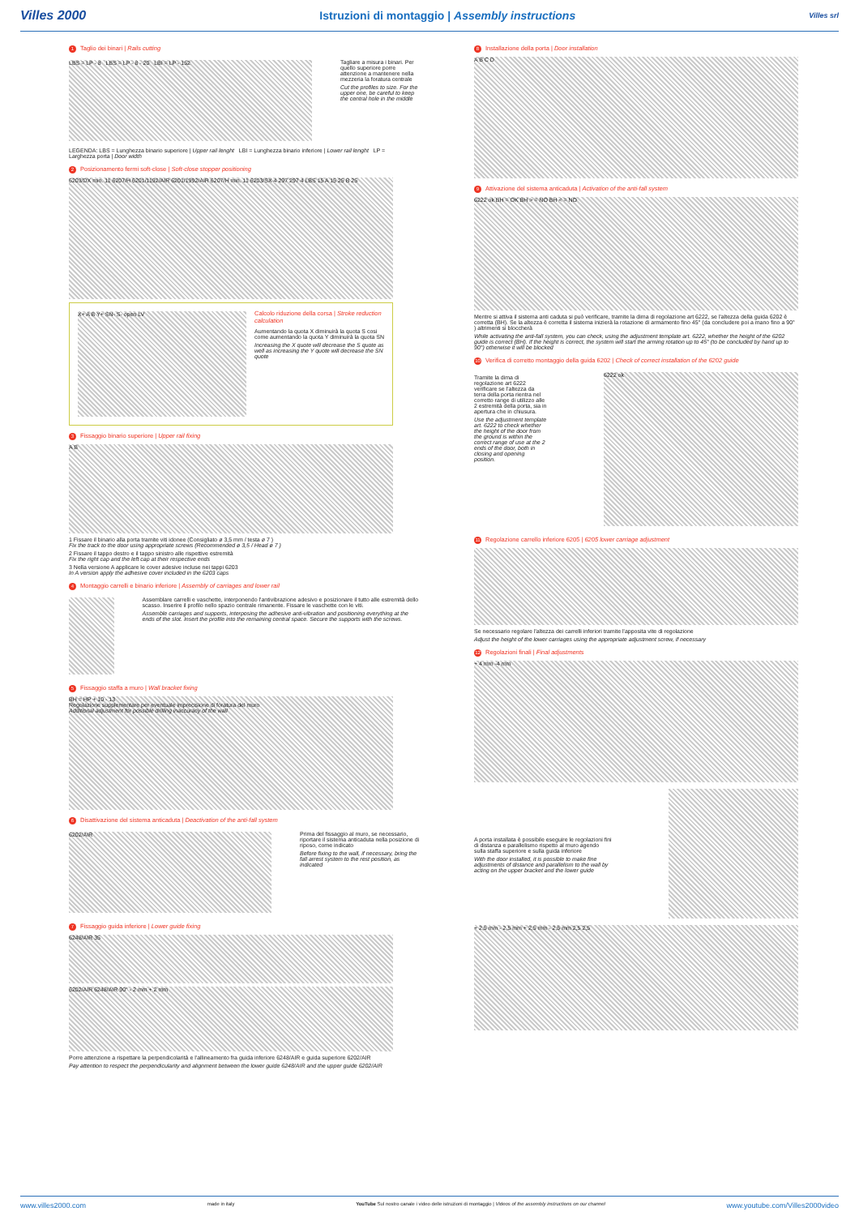Villes 2000 Istruzioni di montaggio | Assembly instructions Villes srl
1 Taglio dei binari | Rails cutting
LBS = LP - 8 LBS = LP - 8 - 20 LBI = LP - 152
Tagliare a misura i binari. Per quello superiore porre attenzione a mantenere nella mezzeria la foratura centrale
Cut the profiles to size. For the upper one, be careful to keep the central hole in the middle
LEGENDA: LBS = Lunghezza binario superiore | Upper rail lenght LBI = Lunghezza binario inferiore | Lower rail lenght LP = Larghezza porta | Door width
2 Posizionamento fermi soft-close | Soft-close stopper positioning
6203/DX min. 11 6207/H 6201/1192/AIR 6201/1992/AIR 6207/H min. 11 6203/SX 4 297 297 4 LBS 15 A 15 25 B 25
X+ A B Y+ SN- S- open LV Calcolo riduzione della corsa | Stroke reduction calculation
Aumentando la quota X diminuirà la quota S cosi come aumentando la quota Y diminuirà la quota SN
Increasing the X quote will decrease the S quote as well as increasing the Y quote will decrease the SN quote
3 Fissaggio binario superiore | Upper rail fixing
A B
1 Fissare il binario alla porta tramite viti idonee (Consigliato ø 3,5 mm / testa ø 7 )
Fix the track to the door using appropriate screws (Recommended ø 3,5 / Head ø 7 )
2 Fissare il tappo destro e il tappo sinistro alle rispettive estremità
Fix the right cap and the left cap at their respective ends
3 Nella versione A applicare le cover adesive incluse nei tappi 6203
In A version apply the adhesive cover included in the 6203 caps
4 Montaggio carrelli e binario inferiore | Assembly of carriages and lower rail
Assemblare carrelli e vaschette, interponendo l'antivibrazione adesivo e posizionare il tutto alle estremità dello scasso. Inserire il profilo nello spazio centrale rimanente. Fissare le vaschette con le viti.
Assemble carriages and supports, interposing the adhesive anti-vibration and positioning everything at the ends of the slot. Insert the profile into the remaining central space. Secure the supports with the screws.
5 Fissaggio staffa a muro | Wall bracket fixing
BH = HP + 10 - 13
Regolazione supplementare per eventuale imprecisione di foratura del muro
Additional adjustment for possible drilling inaccuracy of the wall
6 Disattivazione del sistema anticaduta | Deactivation of the anti-fall system
6202/AIR
Prima del fissaggio al muro, se necessario, riportare il sistema anticaduta nella posizione di riposo, come indicato
Before fixing to the wall, if necessary, bring the fall arrest system to the rest position, as indicated
7 Fissaggio guida inferiore | Lower guide fixing
6248/AIR 35
6202/AIR 6248/AIR 90° - 2 mm + 2 mm
Porre attenzione a rispettare la perpendicolarità e l'allineamento fra guida inferiore 6248/AIR e guida superiore 6202/AIR
Pay attention to respect the perpendicularity and alignment between the lower guide 6248/AIR and the upper guide 6202/AIR
8 Installazione della porta | Door installation
A B C D
9 Attivazione del sistema anticaduta | Activation of the anti-fall system
6222 ok BH = OK BH > = NO BH < = NO
Mentre si attiva il sistema anti caduta si può verificare, tramite la dima di regolazione art 6222, se l'altezza della guida 6202 è corretta (BH). Se la altezza è corretta il sistema inizierà la rotazione di armamento fino 45° (da concludere poi a mano fino a 90° ) altrimenti si bloccherà
While activating the anti-fall system, you can check, using the adjustment template art. 6222, whether the height of the 6202 guide is correct (BH). If the height is correct, the system will start the arming rotation up to 45° (to be concluded by hand up to 90°) otherwise it will be blocked
10 Verifica di corretto montaggio della guida 6202 | Check of correct installation of the 6202 guide
Tramite la dima di regolazione art 6222 verificare se l'altezza da terra della porta rientra nel corretto range di utilizzo alle 2 estremità della porta, sia in apertura che in chiusura.
Use the adjustment template art. 6222 to check whether the height of the door from the ground is within the correct range of use at the 2 ends of the door, both in closing and opening position.
6222 ok
11 Regolazione carrello inferiore 6205 | 6205 lower carriage adjustment
Se necessario regolare l'altezza dei carrelli inferiori tramite l'apposita vite di regolazione
Adjust the height of the lower carriages using the appropriate adjustment screw, if necessary
12 Regolazioni finali | Final adjustments
+ 4 mm -4 mm
A porta installata è possibile eseguire le regolazioni fini di distanza e parallelismo rispetto al muro agendo sulla staffa superiore e sulla guida inferiore
With the door installed, it is possible to make fine adjustments of distance and parallelism to the wall by acting on the upper bracket and the lower guide
+ 2,5 mm - 2,5 mm + 2,5 mm - 2,5 mm 2,5 2,5
www.villes2000.com made in italy YouTube Sul nostro canale i video delle istruzioni di montaggio | Videos of the assembly instructions on our channel www.youtube.com/Villes2000video